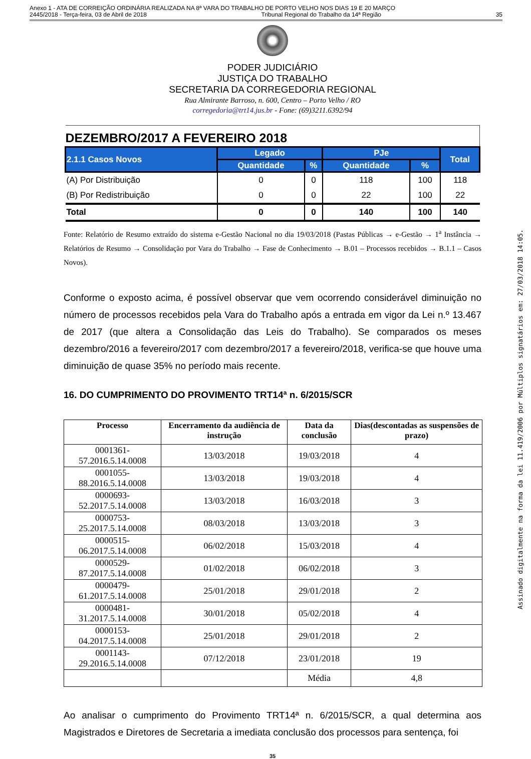Anexo 1 - ATA DE CORREIÇÃO ORDINÁRIA REALIZADA NA 8ª VARA DO TRABALHO DE PORTO VELHO NOS DIAS 19 E 20 MARÇO
2445/2018 - Terça-feira, 03 de Abril de 2018 Tribunal Regional do Trabalho da 14ª Região 35
PODER JUDICIÁRIO
JUSTIÇA DO TRABALHO
SECRETARIA DA CORREGEDORIA REGIONAL
Rua Almirante Barroso, n. 600, Centro – Porto Velho / RO
corregedoria@trt14.jus.br - Fone: (69)3211.6392/94
| DEZEMBRO/2017 A FEVEREIRO 2018 | | | | | |
| 2.1.1 Casos Novos | Legado | | PJe | | Total |
| | Quantidade | % | Quantidade | % | |
| (A) Por Distribuição | 0 | 0 | 118 | 100 | 118 |
| (B) Por Redistribuição | 0 | 0 | 22 | 100 | 22 |
| Total | 0 | 0 | 140 | 100 | 140 |
Fonte: Relatório de Resumo extraído do sistema e-Gestão Nacional no dia 19/03/2018 (Pastas Públicas → e-Gestão → 1<sup>a</sup> Instância → Relatórios de Resumo → Consolidação por Vara do Trabalho → Fase de Conhecimento → B.01 – Processos recebidos → B.1.1 – Casos Novos).
Conforme o exposto acima, é possível observar que vem ocorrendo considerável diminuição no número de processos recebidos pela Vara do Trabalho após a entrada em vigor da Lei n.º 13.467 de 2017 (que altera a Consolidação das Leis do Trabalho). Se comparados os meses dezembro/2016 a fevereiro/2017 com dezembro/2017 a fevereiro/2018, verifica-se que houve uma diminuição de quase 35% no período mais recente.
16. DO CUMPRIMENTO DO PROVIMENTO TRT14ª n. 6/2015/SCR
| Processo | Encerramento da audiência de instrução | Data da conclusão | Dias(descontadas as suspensões de prazo) |
| --- | --- | --- | --- |
| 0001361-57.2016.5.14.0008 | 13/03/2018 | 19/03/2018 | 4 |
| 0001055-88.2016.5.14.0008 | 13/03/2018 | 19/03/2018 | 4 |
| 0000693-52.2017.5.14.0008 | 13/03/2018 | 16/03/2018 | 3 |
| 0000753-25.2017.5.14.0008 | 08/03/2018 | 13/03/2018 | 3 |
| 0000515-06.2017.5.14.0008 | 06/02/2018 | 15/03/2018 | 4 |
| 0000529-87.2017.5.14.0008 | 01/02/2018 | 06/02/2018 | 3 |
| 0000479-61.2017.5.14.0008 | 25/01/2018 | 29/01/2018 | 2 |
| 0000481-31.2017.5.14.0008 | 30/01/2018 | 05/02/2018 | 4 |
| 0000153-04.2017.5.14.0008 | 25/01/2018 | 29/01/2018 | 2 |
| 0001143-29.2016.5.14.0008 | 07/12/2018 | 23/01/2018 | 19 |
| | | Média | 4,8 |
Ao analisar o cumprimento do Provimento TRT14ª n. 6/2015/SCR, a qual determina aos Magistrados e Diretores de Secretaria a imediata conclusão dos processos para sentença, foi
35
Assinado digitalmente na forma da lei 11.419/2006 por Múltiplos signatários em: 27/03/2018 14:05.